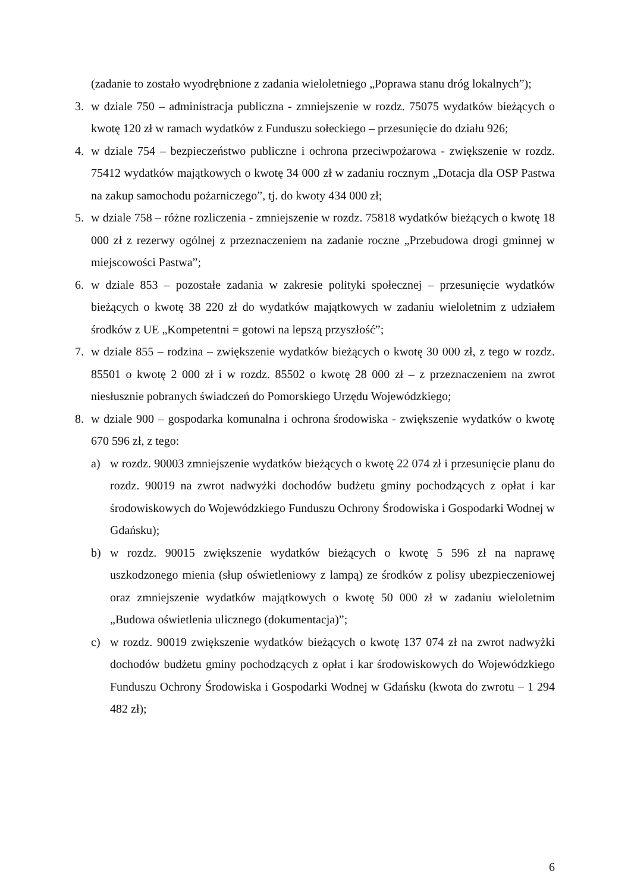(zadanie to zostało wyodrębnione z zadania wieloletniego „Poprawa stanu dróg lokalnych”);
3. w dziale 750 – administracja publiczna - zmniejszenie w rozdz. 75075 wydatków bieżących o kwotę 120 zł w ramach wydatków z Funduszu sołeckiego – przesunięcie do działu 926;
4. w dziale 754 – bezpieczeństwo publiczne i ochrona przeciwpożarowa - zwiększenie w rozdz. 75412 wydatków majątkowych o kwotę 34 000 zł w zadaniu rocznym „Dotacja dla OSP Pastwa na zakup samochodu pożarniczego”, tj. do kwoty 434 000 zł;
5. w dziale 758 – różne rozliczenia - zmniejszenie w rozdz. 75818 wydatków bieżących o kwotę 18 000 zł z rezerwy ogólnej z przeznaczeniem na zadanie roczne „Przebudowa drogi gminnej w miejscowości Pastwa”;
6. w dziale 853 – pozostałe zadania w zakresie polityki społecznej – przesunięcie wydatków bieżących o kwotę 38 220 zł do wydatków majątkowych w zadaniu wieloletnim z udziałem środków z UE „Kompetentni = gotowi na lepszą przyszłość”;
7. w dziale 855 – rodzina – zwiększenie wydatków bieżących o kwotę 30 000 zł, z tego w rozdz. 85501 o kwotę 2 000 zł i w rozdz. 85502 o kwotę 28 000 zł – z przeznaczeniem na zwrot niesłusznie pobranych świadczeń do Pomorskiego Urzędu Wojewódzkiego;
8. w dziale 900 – gospodarka komunalna i ochrona środowiska - zwiększenie wydatków o kwotę 670 596 zł, z tego:
a) w rozdz. 90003 zmniejszenie wydatków bieżących o kwotę 22 074 zł i przesunięcie planu do rozdz. 90019 na zwrot nadwyżki dochodów budżetu gminy pochodzących z opłat i kar środowiskowych do Wojewódzkiego Funduszu Ochrony Środowiska i Gospodarki Wodnej w Gdańsku);
b) w rozdz. 90015 zwiększenie wydatków bieżących o kwotę 5 596 zł na naprawę uszkodzonego mienia (słup oświetleniowy z lampą) ze środków z polisy ubezpieczeniowej oraz zmniejszenie wydatków majątkowych o kwotę 50 000 zł w zadaniu wieloletnim „Budowa oświetlenia ulicznego (dokumentacja)”;
c) w rozdz. 90019 zwiększenie wydatków bieżących o kwotę 137 074 zł na zwrot nadwyżki dochodów budżetu gminy pochodzących z opłat i kar środowiskowych do Wojewódzkiego Funduszu Ochrony Środowiska i Gospodarki Wodnej w Gdańsku (kwota do zwrotu – 1 294 482 zł);
6